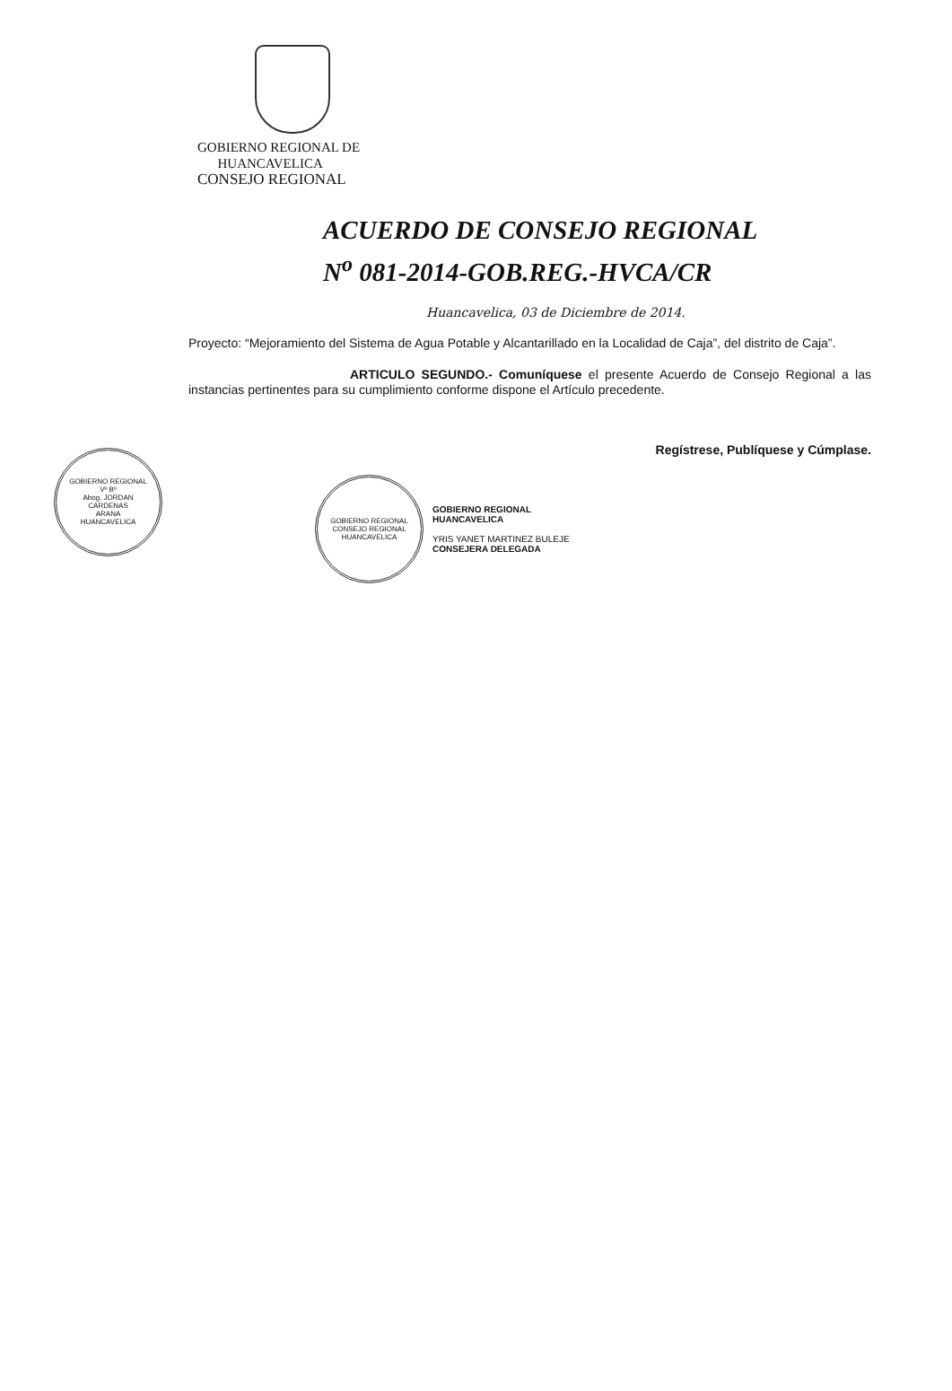GOBIERNO REGIONAL DE
HUANCAVELICA
CONSEJO REGIONAL
ACUERDO DE CONSEJO REGIONAL
N<sup>o</sup> 081-2014-GOB.REG.-HVCA/CR
Huancavelica, 03 de Diciembre de 2014.
Proyecto: “Mejoramiento del Sistema de Agua Potable y Alcantarillado en la Localidad de Caja”, del distrito de Caja”.
ARTICULO SEGUNDO.- Comuníquese el presente Acuerdo de Consejo Regional a las instancias pertinentes para su cumplimiento conforme dispone el Artículo precedente.
Regístrese, Publíquese y Cúmplase.
GOBIERNO REGIONAL
Vº Bº
Abog. JORDAN
CARDENAS
ARANA
HUANCAVELICA
GOBIERNO REGIONAL
CONSEJO REGIONAL
HUANCAVELICA
GOBIERNO REGIONAL
HUANCAVELICA
YRIS YANET MARTINEZ BULEJE
CONSEJERA DELEGADA